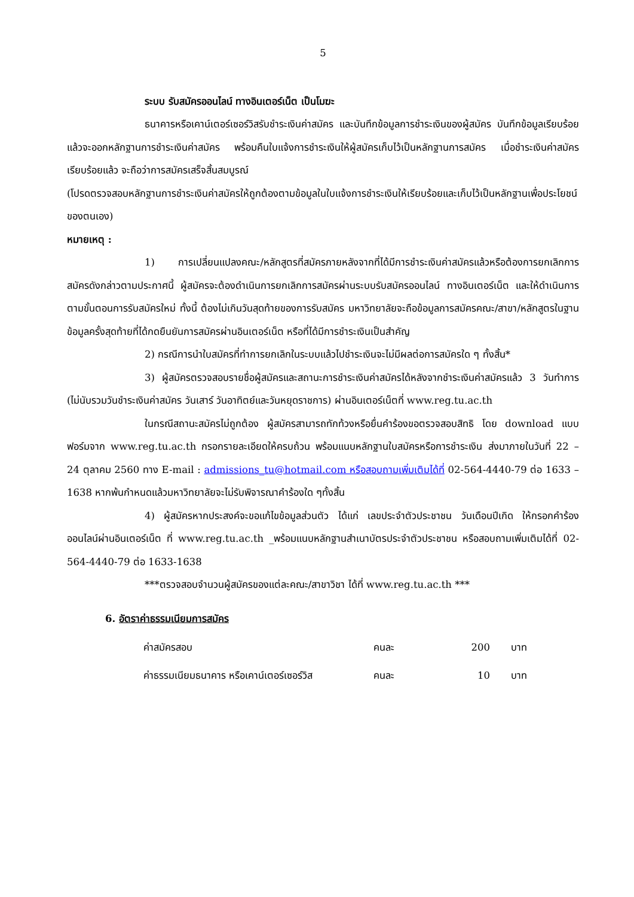5
ระบบ รับสมัครออนไลน์ ทางอินเตอร์เน็ต เป็นโมฆะ
ธนาคารหรือเคาน์เตอร์เซอร์วิสรับชำระเงินค่าสมัคร และบันทึกข้อมูลการชำระเงินของผู้สมัคร บันทึกข้อมูลเรียบร้อยแล้วจะออกหลักฐานการชำระเงินค่าสมัคร พร้อมคืนใบแจ้งการชำระเงินให้ผู้สมัครเก็บไว้เป็นหลักฐานการสมัคร เมื่อชำระเงินค่าสมัครเรียบร้อยแล้ว จะถือว่าการสมัครเสร็จสิ้นสมบูรณ์
(โปรดตรวจสอบหลักฐานการชำระเงินค่าสมัครให้ถูกต้องตามข้อมูลในใบแจ้งการชำระเงินให้เรียบร้อยและเก็บไว้เป็นหลักฐานเพื่อประโยชน์ของตนเอง)
หมายเหตุ :
1) การเปลี่ยนแปลงคณะ/หลักสูตรที่สมัครภายหลังจากที่ได้มีการชำระเงินค่าสมัครแล้วหรือต้องการยกเลิกการสมัครดังกล่าวตามประกาศนี้ ผู้สมัครจะต้องดำเนินการยกเลิกการสมัครผ่านระบบรับสมัครออนไลน์ ทางอินเตอร์เน็ต และให้ดำเนินการตามขั้นตอนการรับสมัครใหม่ ทั้งนี้ ต้องไม่เกินวันสุดท้ายของการรับสมัคร มหาวิทยาลัยจะถือข้อมูลการสมัครคณะ/สาขา/หลักสูตรในฐานข้อมูลครั้งสุดท้ายที่ได้กดยืนยันการสมัครผ่านอินเตอร์เน็ต หรือที่ได้มีการชำระเงินเป็นสำคัญ
2) กรณีการนำใบสมัครที่ทำการยกเลิกในระบบแล้วไปชำระเงินจะไม่มีผลต่อการสมัครใด ๆ ทั้งสิ้น*
3) ผู้สมัครตรวจสอบรายชื่อผู้สมัครและสถานะการชำระเงินค่าสมัครได้หลังจากชำระเงินค่าสมัครแล้ว 3 วันทำการ (ไม่นับรวมวันชำระเงินค่าสมัคร วันเสาร์ วันอาทิตย์และวันหยุดราชการ) ผ่านอินเตอร์เน็ตที่ www.reg.tu.ac.th
ในกรณีสถานะสมัครไม่ถูกต้อง ผู้สมัครสามารถทักท้วงหรือยื่นคำร้องขอตรวจสอบสิทธิ โดย download แบบฟอร์มจาก www.reg.tu.ac.th กรอกรายละเอียดให้ครบถ้วน พร้อมแนบหลักฐานใบสมัครหรือการชำระเงิน ส่งมาภายในวันที่ 22 – 24 ตุลาคม 2560 ทาง E-mail : admissions_tu@hotmail.com หรือสอบถามเพิ่มเติมได้ที่ 02-564-4440-79 ต่อ 1633 – 1638 หากพ้นกำหนดแล้วมหาวิทยาลัยจะไม่รับพิจารณาคำร้องใด ๆทั้งสิ้น
4) ผู้สมัครหากประสงค์จะขอแก้ไขข้อมูลส่วนตัว ได้แก่ เลขประจำตัวประชาชน วันเดือนปีเกิด ให้กรอกคำร้องออนไลน์ผ่านอินเตอร์เน็ต ที่ www.reg.tu.ac.th _พร้อมแนบหลักฐานสำเนาบัตรประจำตัวประชาชน หรือสอบถามเพิ่มเติมได้ที่ 02-564-4440-79 ต่อ 1633-1638
***ตรวจสอบจำนวนผู้สมัครของแต่ละคณะ/สาขาวิชา ได้ที่ www.reg.tu.ac.th ***
6. อัตราค่าธรรมเนียมการสมัคร
| ค่าสมัครสอบ | คนละ | 200 | บาท |
| ค่าธรรมเนียมธนาคาร หรือเคาน์เตอร์เซอร์วิส | คนละ | 10 | บาท |